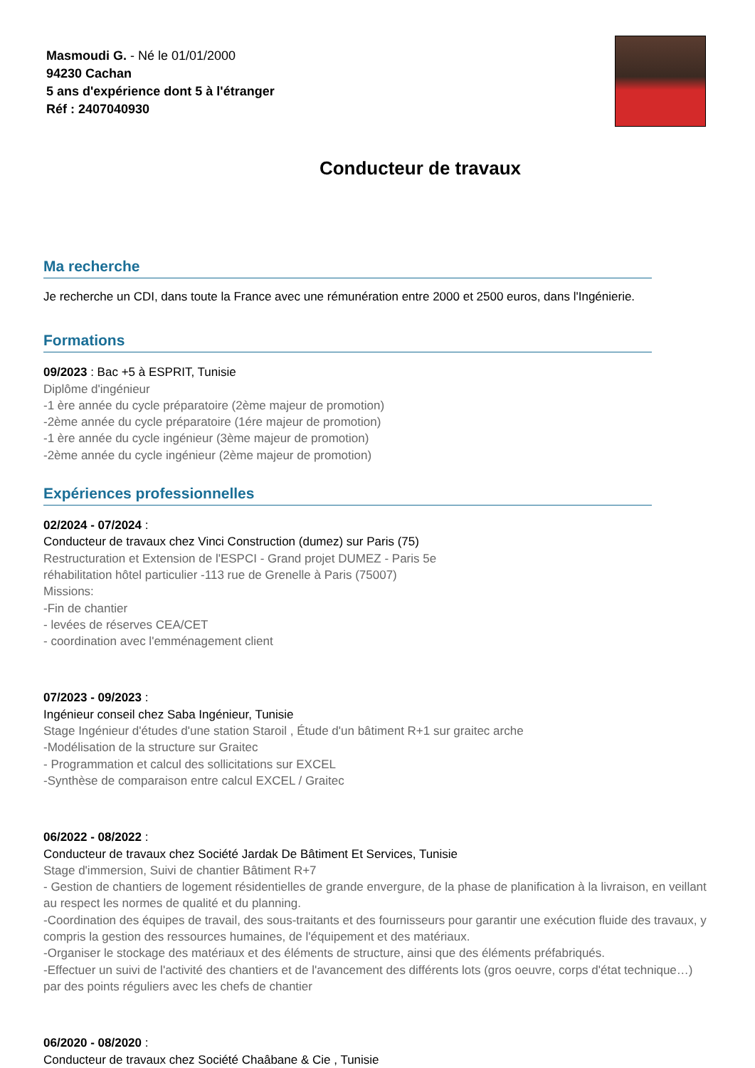Masmoudi G. - Né le 01/01/2000
94230 Cachan
5 ans d'expérience dont 5 à l'étranger
Réf : 2407040930
Conducteur de travaux
Ma recherche
Je recherche un CDI, dans toute la France avec une rémunération entre 2000 et 2500 euros, dans l'Ingénierie.
Formations
09/2023 : Bac +5 à ESPRIT, Tunisie
Diplôme d'ingénieur
-1 ère année du cycle préparatoire (2ème majeur de promotion)
-2ème année du cycle préparatoire (1ére majeur de promotion)
-1 ère année du cycle ingénieur (3ème majeur de promotion)
-2ème année du cycle ingénieur (2ème majeur de promotion)
Expériences professionnelles
02/2024 - 07/2024 :
Conducteur de travaux chez Vinci Construction (dumez) sur Paris (75)
Restructuration et Extension de l'ESPCI - Grand projet DUMEZ - Paris 5e
réhabilitation hôtel particulier -113 rue de Grenelle à Paris (75007)
Missions:
-Fin de chantier
- levées de réserves CEA/CET
- coordination avec l'emménagement client
07/2023 - 09/2023 :
Ingénieur conseil chez Saba Ingénieur, Tunisie
Stage Ingénieur d'études d'une station Staroil , Étude d'un bâtiment R+1 sur graitec arche
-Modélisation de la structure sur Graitec
- Programmation et calcul des sollicitations sur EXCEL
-Synthèse de comparaison entre calcul EXCEL / Graitec
06/2022 - 08/2022 :
Conducteur de travaux chez Société Jardak De Bâtiment Et Services, Tunisie
Stage d'immersion, Suivi de chantier Bâtiment R+7
- Gestion de chantiers de logement résidentielles de grande envergure, de la phase de planification à la livraison, en veillant au respect les normes de qualité et du planning.
-Coordination des équipes de travail, des sous-traitants et des fournisseurs pour garantir une exécution fluide des travaux, y compris la gestion des ressources humaines, de l'équipement et des matériaux.
-Organiser le stockage des matériaux et des éléments de structure, ainsi que des éléments préfabriqués.
-Effectuer un suivi de l'activité des chantiers et de l'avancement des différents lots (gros oeuvre, corps d'état technique…) par des points réguliers avec les chefs de chantier
06/2020 - 08/2020 :
Conducteur de travaux chez Société Chaâbane & Cie , Tunisie